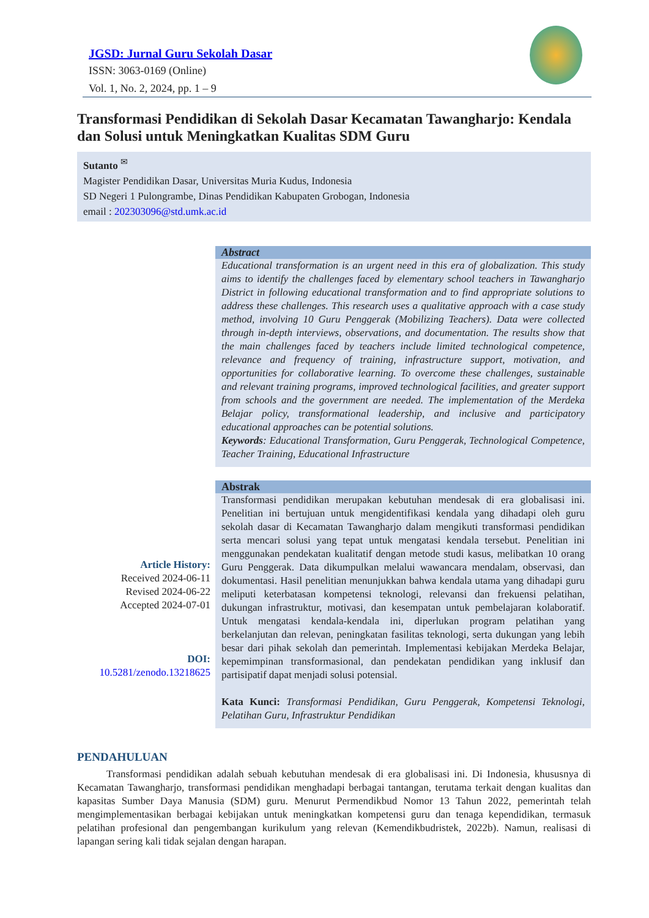JGSD: Jurnal Guru Sekolah Dasar
ISSN: 3063-0169 (Online)
Vol. 1, No. 2, 2024, pp. 1 – 9
Transformasi Pendidikan di Sekolah Dasar Kecamatan Tawangharjo: Kendala dan Solusi untuk Meningkatkan Kualitas SDM Guru
Sutanto <sup>✉</sup>
Magister Pendidikan Dasar, Universitas Muria Kudus, Indonesia
SD Negeri 1 Pulongrambe, Dinas Pendidikan Kabupaten Grobogan, Indonesia
email : 202303096@std.umk.ac.id
Article History:
Received 2024-06-11
Revised 2024-06-22
Accepted 2024-07-01
DOI:
10.5281/zenodo.13218625
Abstract
Educational transformation is an urgent need in this era of globalization. This study aims to identify the challenges faced by elementary school teachers in Tawangharjo District in following educational transformation and to find appropriate solutions to address these challenges. This research uses a qualitative approach with a case study method, involving 10 Guru Penggerak (Mobilizing Teachers). Data were collected through in-depth interviews, observations, and documentation. The results show that the main challenges faced by teachers include limited technological competence, relevance and frequency of training, infrastructure support, motivation, and opportunities for collaborative learning. To overcome these challenges, sustainable and relevant training programs, improved technological facilities, and greater support from schools and the government are needed. The implementation of the Merdeka Belajar policy, transformational leadership, and inclusive and participatory educational approaches can be potential solutions.
Keywords: Educational Transformation, Guru Penggerak, Technological Competence, Teacher Training, Educational Infrastructure
Abstrak
Transformasi pendidikan merupakan kebutuhan mendesak di era globalisasi ini. Penelitian ini bertujuan untuk mengidentifikasi kendala yang dihadapi oleh guru sekolah dasar di Kecamatan Tawangharjo dalam mengikuti transformasi pendidikan serta mencari solusi yang tepat untuk mengatasi kendala tersebut. Penelitian ini menggunakan pendekatan kualitatif dengan metode studi kasus, melibatkan 10 orang Guru Penggerak. Data dikumpulkan melalui wawancara mendalam, observasi, dan dokumentasi. Hasil penelitian menunjukkan bahwa kendala utama yang dihadapi guru meliputi keterbatasan kompetensi teknologi, relevansi dan frekuensi pelatihan, dukungan infrastruktur, motivasi, dan kesempatan untuk pembelajaran kolaboratif. Untuk mengatasi kendala-kendala ini, diperlukan program pelatihan yang berkelanjutan dan relevan, peningkatan fasilitas teknologi, serta dukungan yang lebih besar dari pihak sekolah dan pemerintah. Implementasi kebijakan Merdeka Belajar, kepemimpinan transformasional, dan pendekatan pendidikan yang inklusif dan partisipatif dapat menjadi solusi potensial.
Kata Kunci: Transformasi Pendidikan, Guru Penggerak, Kompetensi Teknologi, Pelatihan Guru, Infrastruktur Pendidikan
PENDAHULUAN
Transformasi pendidikan adalah sebuah kebutuhan mendesak di era globalisasi ini. Di Indonesia, khususnya di Kecamatan Tawangharjo, transformasi pendidikan menghadapi berbagai tantangan, terutama terkait dengan kualitas dan kapasitas Sumber Daya Manusia (SDM) guru. Menurut Permendikbud Nomor 13 Tahun 2022, pemerintah telah mengimplementasikan berbagai kebijakan untuk meningkatkan kompetensi guru dan tenaga kependidikan, termasuk pelatihan profesional dan pengembangan kurikulum yang relevan (Kemendikbudristek, 2022b). Namun, realisasi di lapangan sering kali tidak sejalan dengan harapan.